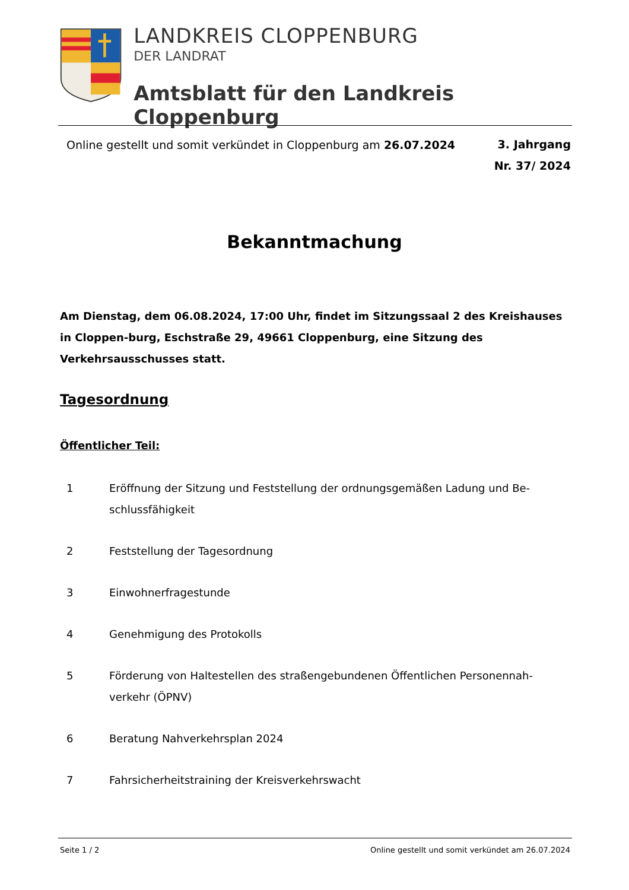LANDKREIS CLOPPENBURG
DER LANDRAT
Amtsblatt für den Landkreis Cloppenburg
Online gestellt und somit verkündet in Cloppenburg am 26.07.2024
3. Jahrgang
Nr. 37/ 2024
Bekanntmachung
Am Dienstag, dem 06.08.2024, 17:00 Uhr, findet im Sitzungssaal 2 des Kreishauses in Cloppen-burg, Eschstraße 29, 49661 Cloppenburg, eine Sitzung des Verkehrsausschusses statt.
Tagesordnung
Öffentlicher Teil:
1 Eröffnung der Sitzung und Feststellung der ordnungsgemäßen Ladung und Be-schlussfähigkeit
2 Feststellung der Tagesordnung
3 Einwohnerfragestunde
4 Genehmigung des Protokolls
5 Förderung von Haltestellen des straßengebundenen Öffentlichen Personennah-verkehr (ÖPNV)
6 Beratung Nahverkehrsplan 2024
7 Fahrsicherheitstraining der Kreisverkehrswacht
Seite 1 / 2 Online gestellt und somit verkündet am 26.07.2024